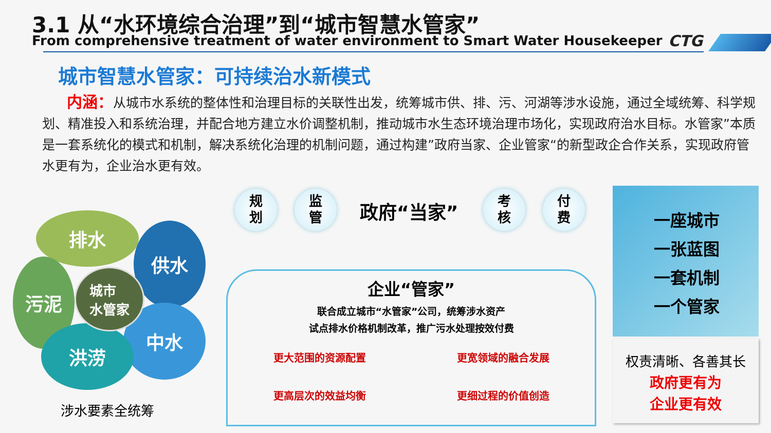3.1 从“水环境综合治理”到“城市智慧水管家”
From comprehensive treatment of water environment to Smart Water Housekeeper
CTG
城市智慧水管家：可持续治水新模式
内涵：从城市水系统的整体性和治理目标的关联性出发，统筹城市供、排、污、河湖等涉水设施，通过全域统筹、科学规划、精准投入和系统治理，并配合地方建立水价调整机制，推动城市水生态环境治理市场化，实现政府治水目标。水管家”本质是一套系统化的模式和机制，解决系统化治理的机制问题，通过构建”政府当家、企业管家“的新型政企合作关系，实现政府管水更有为，企业治水更有效。
排水 供水
污泥
中水
洪涝
城市
水管家
涉水要素全统筹
规
划
监
管
政府“当家”
考
核
付
费
企业“管家”
联合成立城市“水管家”公司，统筹涉水资产
试点排水价格机制改革，推广污水处理按效付费
更大范围的资源配置 更宽领域的融合发展 更高层次的效益均衡 更细过程的价值创造
一座城市
一张蓝图
一套机制
一个管家
权责清晰、各善其长
政府更有为
企业更有效